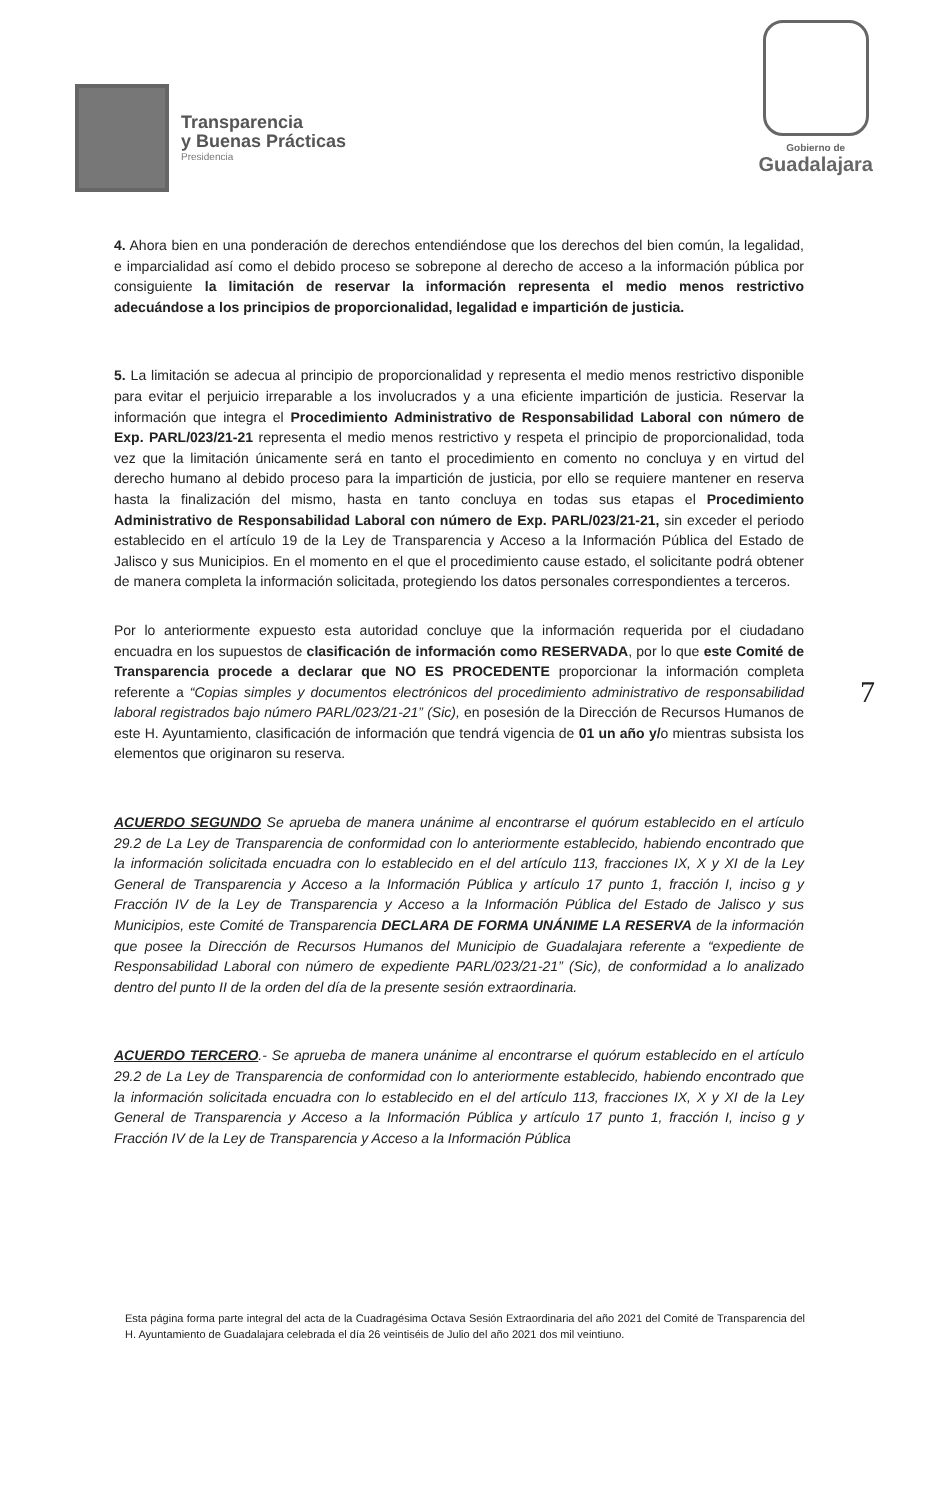Transparencia
y Buenas Prácticas
Presidencia
Gobierno de
Guadalajara
4. Ahora bien en una ponderación de derechos entendiéndose que los derechos del bien común, la legalidad, e imparcialidad así como el debido proceso se sobrepone al derecho de acceso a la información pública por consiguiente la limitación de reservar la información representa el medio menos restrictivo adecuándose a los principios de proporcionalidad, legalidad e impartición de justicia.
5. La limitación se adecua al principio de proporcionalidad y representa el medio menos restrictivo disponible para evitar el perjuicio irreparable a los involucrados y a una eficiente impartición de justicia. Reservar la información que integra el Procedimiento Administrativo de Responsabilidad Laboral con número de Exp. PARL/023/21-21 representa el medio menos restrictivo y respeta el principio de proporcionalidad, toda vez que la limitación únicamente será en tanto el procedimiento en comento no concluya y en virtud del derecho humano al debido proceso para la impartición de justicia, por ello se requiere mantener en reserva hasta la finalización del mismo, hasta en tanto concluya en todas sus etapas el Procedimiento Administrativo de Responsabilidad Laboral con número de Exp. PARL/023/21-21, sin exceder el periodo establecido en el artículo 19 de la Ley de Transparencia y Acceso a la Información Pública del Estado de Jalisco y sus Municipios. En el momento en el que el procedimiento cause estado, el solicitante podrá obtener de manera completa la información solicitada, protegiendo los datos personales correspondientes a terceros.
Por lo anteriormente expuesto esta autoridad concluye que la información requerida por el ciudadano encuadra en los supuestos de clasificación de información como RESERVADA, por lo que este Comité de Transparencia procede a declarar que NO ES PROCEDENTE proporcionar la información completa referente a “Copias simples y documentos electrónicos del procedimiento administrativo de responsabilidad laboral registrados bajo número PARL/023/21-21” (Sic), en posesión de la Dirección de Recursos Humanos de este H. Ayuntamiento, clasificación de información que tendrá vigencia de 01 un año y/o mientras subsista los elementos que originaron su reserva.
ACUERDO SEGUNDO Se aprueba de manera unánime al encontrarse el quórum establecido en el artículo 29.2 de La Ley de Transparencia de conformidad con lo anteriormente establecido, habiendo encontrado que la información solicitada encuadra con lo establecido en el del artículo 113, fracciones IX, X y XI de la Ley General de Transparencia y Acceso a la Información Pública y artículo 17 punto 1, fracción I, inciso g y Fracción IV de la Ley de Transparencia y Acceso a la Información Pública del Estado de Jalisco y sus Municipios, este Comité de Transparencia DECLARA DE FORMA UNÁNIME LA RESERVA de la información que posee la Dirección de Recursos Humanos del Municipio de Guadalajara referente a “expediente de Responsabilidad Laboral con número de expediente PARL/023/21-21” (Sic), de conformidad a lo analizado dentro del punto II de la orden del día de la presente sesión extraordinaria.
ACUERDO TERCERO.- Se aprueba de manera unánime al encontrarse el quórum establecido en el artículo 29.2 de La Ley de Transparencia de conformidad con lo anteriormente establecido, habiendo encontrado que la información solicitada encuadra con lo establecido en el del artículo 113, fracciones IX, X y XI de la Ley General de Transparencia y Acceso a la Información Pública y artículo 17 punto 1, fracción I, inciso g y Fracción IV de la Ley de Transparencia y Acceso a la Información Pública
7
Esta página forma parte integral del acta de la Cuadragésima Octava Sesión Extraordinaria del año 2021 del Comité de Transparencia del H. Ayuntamiento de Guadalajara celebrada el día 26 veintiséis de Julio del año 2021 dos mil veintiuno.